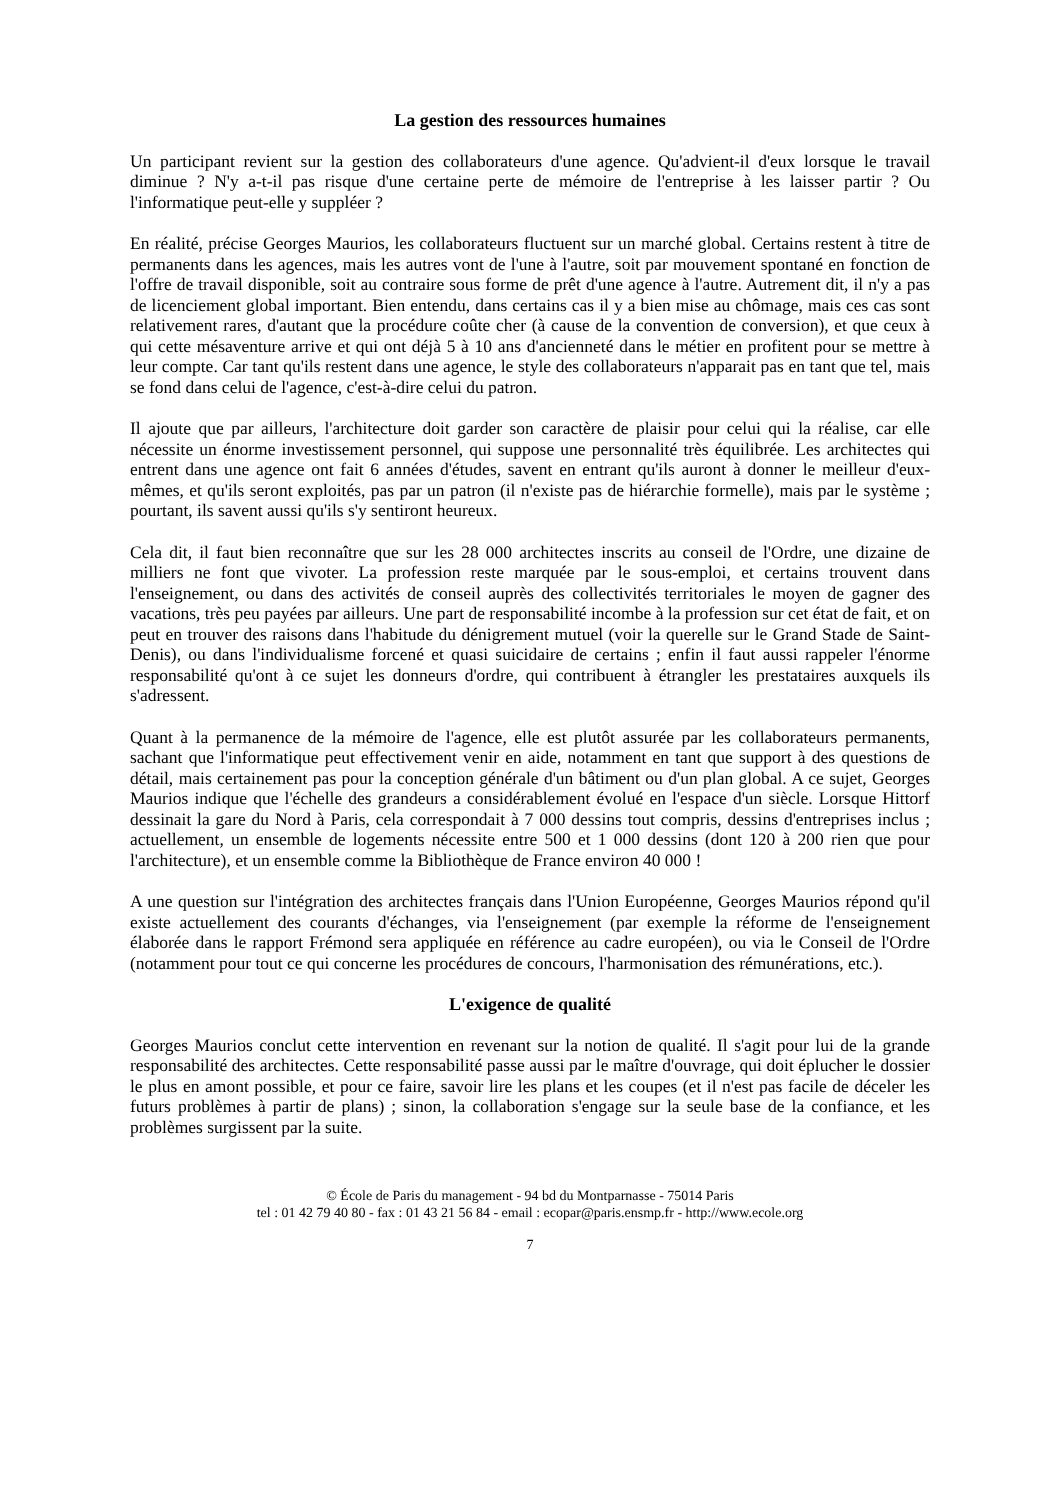La gestion des ressources humaines
Un participant revient sur la gestion des collaborateurs d'une agence. Qu'advient-il d'eux lorsque le travail diminue ? N'y a-t-il pas risque d'une certaine perte de mémoire de l'entreprise à les laisser partir ? Ou l'informatique peut-elle y suppléer ?
En réalité, précise Georges Maurios, les collaborateurs fluctuent sur un marché global. Certains restent à titre de permanents dans les agences, mais les autres vont de l'une à l'autre, soit par mouvement spontané en fonction de l'offre de travail disponible, soit au contraire sous forme de prêt d'une agence à l'autre. Autrement dit, il n'y a pas de licenciement global important. Bien entendu, dans certains cas il y a bien mise au chômage, mais ces cas sont relativement rares, d'autant que la procédure coûte cher (à cause de la convention de conversion), et que ceux à qui cette mésaventure arrive et qui ont déjà 5 à 10 ans d'ancienneté dans le métier en profitent pour se mettre à leur compte. Car tant qu'ils restent dans une agence, le style des collaborateurs n'apparait pas en tant que tel, mais se fond dans celui de l'agence, c'est-à-dire celui du patron.
Il ajoute que par ailleurs, l'architecture doit garder son caractère de plaisir pour celui qui la réalise, car elle nécessite un énorme investissement personnel, qui suppose une personnalité très équilibrée. Les architectes qui entrent dans une agence ont fait 6 années d'études, savent en entrant qu'ils auront à donner le meilleur d'eux-mêmes, et qu'ils seront exploités, pas par un patron (il n'existe pas de hiérarchie formelle), mais par le système ; pourtant, ils savent aussi qu'ils s'y sentiront heureux.
Cela dit, il faut bien reconnaître que sur les 28 000 architectes inscrits au conseil de l'Ordre, une dizaine de milliers ne font que vivoter. La profession reste marquée par le sous-emploi, et certains trouvent dans l'enseignement, ou dans des activités de conseil auprès des collectivités territoriales le moyen de gagner des vacations, très peu payées par ailleurs. Une part de responsabilité incombe à la profession sur cet état de fait, et on peut en trouver des raisons dans l'habitude du dénigrement mutuel (voir la querelle sur le Grand Stade de Saint-Denis), ou dans l'individualisme forcené et quasi suicidaire de certains ; enfin il faut aussi rappeler l'énorme responsabilité qu'ont à ce sujet les donneurs d'ordre, qui contribuent à étrangler les prestataires auxquels ils s'adressent.
Quant à la permanence de la mémoire de l'agence, elle est plutôt assurée par les collaborateurs permanents, sachant que l'informatique peut effectivement venir en aide, notamment en tant que support à des questions de détail, mais certainement pas pour la conception générale d'un bâtiment ou d'un plan global. A ce sujet, Georges Maurios indique que l'échelle des grandeurs a considérablement évolué en l'espace d'un siècle. Lorsque Hittorf dessinait la gare du Nord à Paris, cela correspondait à 7 000 dessins tout compris, dessins d'entreprises inclus ; actuellement, un ensemble de logements nécessite entre 500 et 1 000 dessins (dont 120 à 200 rien que pour l'architecture), et un ensemble comme la Bibliothèque de France environ 40 000 !
A une question sur l'intégration des architectes français dans l'Union Européenne, Georges Maurios répond qu'il existe actuellement des courants d'échanges, via l'enseignement (par exemple la réforme de l'enseignement élaborée dans le rapport Frémond sera appliquée en référence au cadre européen), ou via le Conseil de l'Ordre (notamment pour tout ce qui concerne les procédures de concours, l'harmonisation des rémunérations, etc.).
L'exigence de qualité
Georges Maurios conclut cette intervention en revenant sur la notion de qualité. Il s'agit pour lui de la grande responsabilité des architectes. Cette responsabilité passe aussi par le maître d'ouvrage, qui doit éplucher le dossier le plus en amont possible, et pour ce faire, savoir lire les plans et les coupes (et il n'est pas facile de déceler les futurs problèmes à partir de plans) ; sinon, la collaboration s'engage sur la seule base de la confiance, et les problèmes surgissent par la suite.
© École de Paris du management - 94 bd du Montparnasse - 75014 Paris
tel : 01 42 79 40 80 - fax : 01 43 21 56 84 - email : ecopar@paris.ensmp.fr - http://www.ecole.org
7